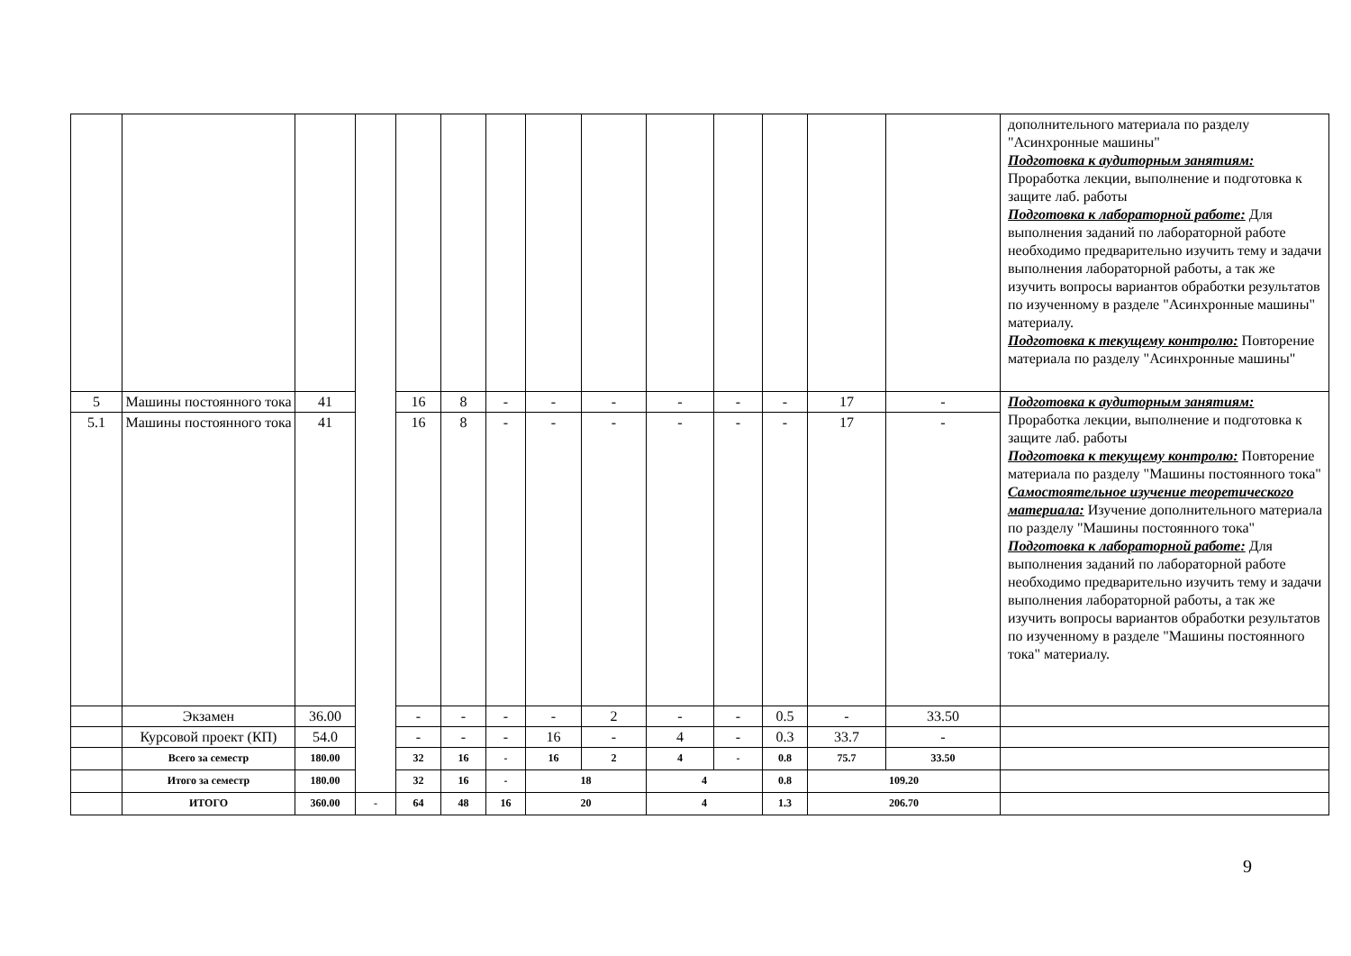| | | | | | | | | | | | | | | дополнительного материала по разделу "Асинхронные машины" Подготовка к аудиторным занятиям: Проработка лекции, выполнение и подготовка к защите лаб. работы Подготовка к лабораторной работе: Для выполнения заданий по лабораторной работе необходимо предварительно изучить тему и задачи выполнения лабораторной работы, а так же изучить вопросы вариантов обработки результатов по изученному в разделе "Асинхронные машины" материалу. Подготовка к текущему контролю: Повторение материала по разделу "Асинхронные машины" |
| 5 | Машины постоянного тока | 41 | | 16 | 8 | - | - | - | - | - | - | 17 | - | Подготовка к аудиторным занятиям: Проработка лекции, выполнение и подготовка к защите лаб. работы Подготовка к текущему контролю: Повторение материала по разделу "Машины постоянного тока" Самостоятельное изучение теоретического материала: Изучение дополнительного материала по разделу "Машины постоянного тока" Подготовка к лабораторной работе: Для выполнения заданий по лабораторной работе необходимо предварительно изучить тему и задачи выполнения лабораторной работы, а так же изучить вопросы вариантов обработки результатов по изученному в разделе "Машины постоянного тока" материалу. |
| 5.1 | Машины постоянного тока | 41 | | 16 | 8 | - | - | - | - | - | - | 17 | - | |
| | Экзамен | 36.00 | | - | - | - | - | 2 | - | - | 0.5 | - | 33.50 | |
| | Курсовой проект (КП) | 54.0 | | - | - | - | 16 | - | 4 | - | 0.3 | 33.7 | - | |
| | Всего за семестр | 180.00 | | 32 | 16 | - | 16 | 2 | 4 | - | 0.8 | 75.7 | 33.50 | |
| | Итого за семестр | 180.00 | | 32 | 16 | - | 18 | | 4 | | 0.8 | 109.20 | | |
| | ИТОГО | 360.00 | - | 64 | 48 | 16 | 20 | | 4 | | 1.3 | 206.70 | | |
9